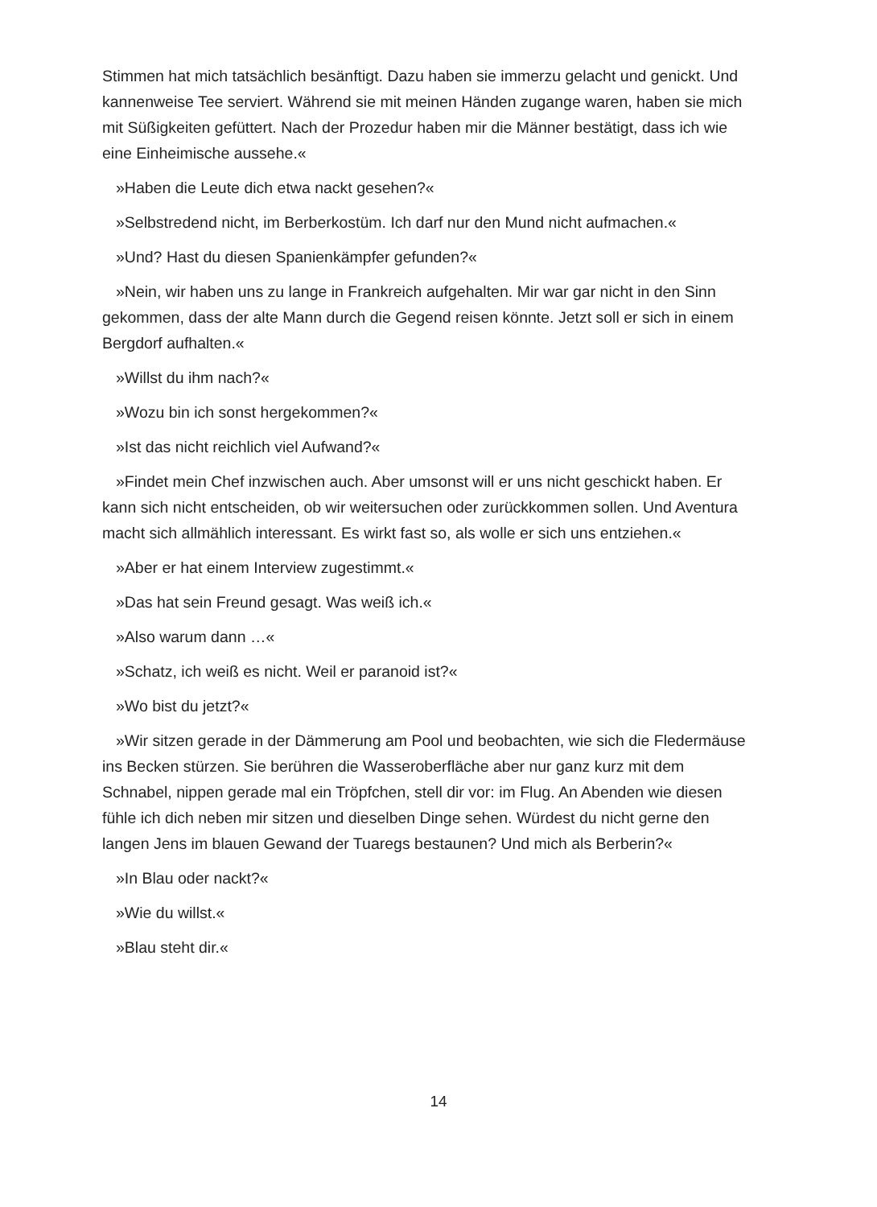Stimmen hat mich tatsächlich besänftigt. Dazu haben sie immerzu gelacht und genickt. Und kannenweise Tee serviert. Während sie mit meinen Händen zugange waren, haben sie mich mit Süßigkeiten gefüttert. Nach der Prozedur haben mir die Männer bestätigt, dass ich wie eine Einheimische aussehe.«
»Haben die Leute dich etwa nackt gesehen?«
»Selbstredend nicht, im Berberkostüm. Ich darf nur den Mund nicht aufmachen.«
»Und? Hast du diesen Spanienkämpfer gefunden?«
»Nein, wir haben uns zu lange in Frankreich aufgehalten. Mir war gar nicht in den Sinn gekommen, dass der alte Mann durch die Gegend reisen könnte. Jetzt soll er sich in einem Bergdorf aufhalten.«
»Willst du ihm nach?«
»Wozu bin ich sonst hergekommen?«
»Ist das nicht reichlich viel Aufwand?«
»Findet mein Chef inzwischen auch. Aber umsonst will er uns nicht geschickt haben. Er kann sich nicht entscheiden, ob wir weitersuchen oder zurückkommen sollen. Und Aventura macht sich allmählich interessant. Es wirkt fast so, als wolle er sich uns entziehen.«
»Aber er hat einem Interview zugestimmt.«
»Das hat sein Freund gesagt. Was weiß ich.«
»Also warum dann …«
»Schatz, ich weiß es nicht. Weil er paranoid ist?«
»Wo bist du jetzt?«
»Wir sitzen gerade in der Dämmerung am Pool und beobachten, wie sich die Fledermäuse ins Becken stürzen. Sie berühren die Wasseroberfläche aber nur ganz kurz mit dem Schnabel, nippen gerade mal ein Tröpfchen, stell dir vor: im Flug. An Abenden wie diesen fühle ich dich neben mir sitzen und dieselben Dinge sehen. Würdest du nicht gerne den langen Jens im blauen Gewand der Tuaregs bestaunen? Und mich als Berberin?«
»In Blau oder nackt?«
»Wie du willst.«
»Blau steht dir.«
14